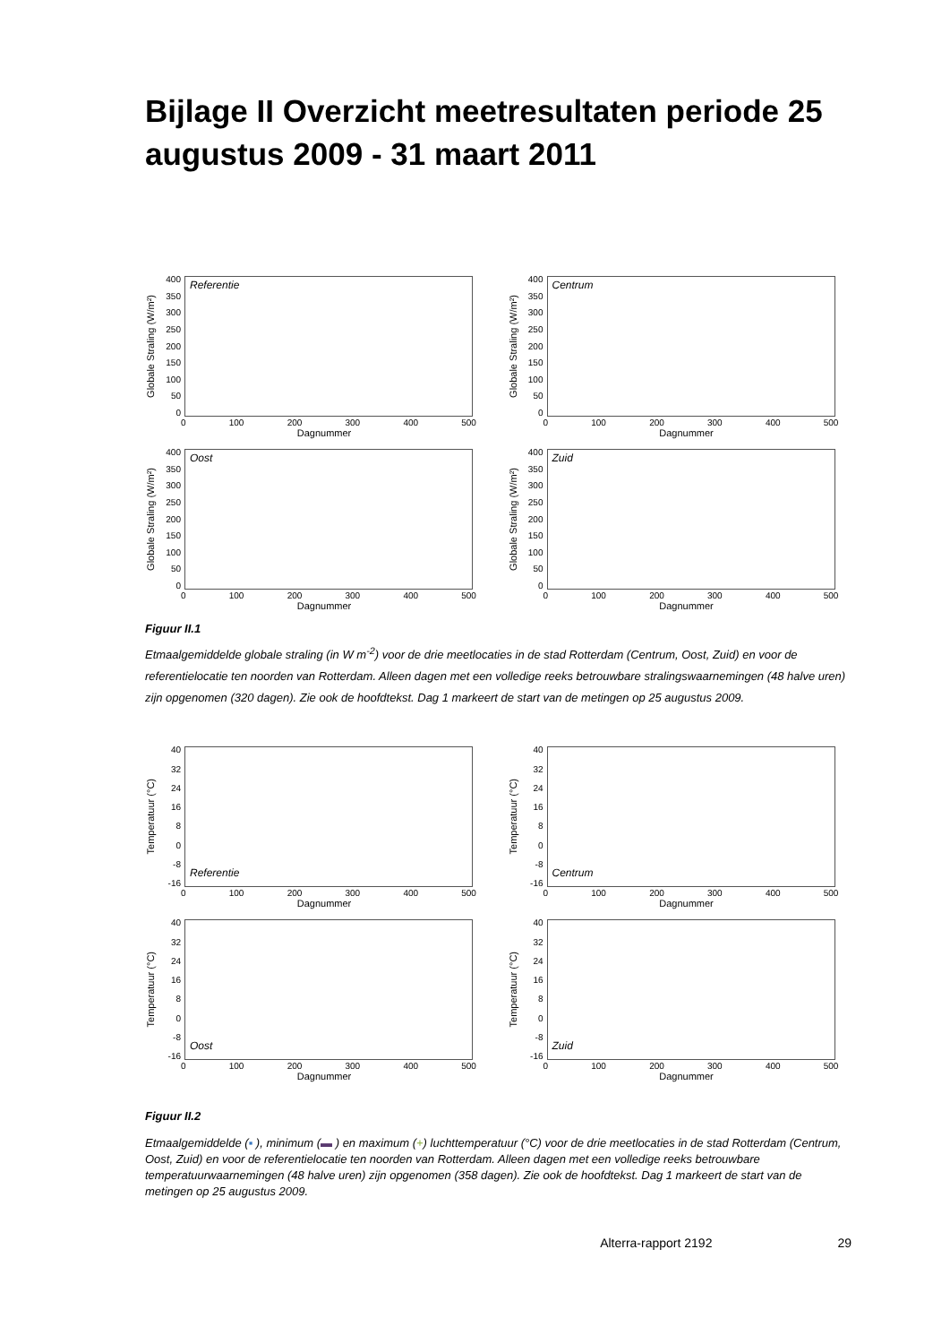Bijlage II Overzicht meetresultaten periode 25 augustus 2009 - 31 maart 2011
Globale Straling (W/m²)
400
350
300
250
200
150
100
50
0
Referentie
0 100 200 300 400 500
Dagnummer
Globale Straling (W/m²)
400
350
300
250
200
150
100
50
0
Centrum
0 100 200 300 400 500
Dagnummer
Globale Straling (W/m²)
400
350
300
250
200
150
100
50
0
Oost
0 100 200 300 400 500
Dagnummer
Globale Straling (W/m²)
400
350
300
250
200
150
100
50
0
Zuid
0 100 200 300 400 500
Dagnummer
Figuur II.1
Etmaalgemiddelde globale straling (in W m<sup>-2</sup>) voor de drie meetlocaties in de stad Rotterdam (Centrum, Oost, Zuid) en voor de referentielocatie ten noorden van Rotterdam. Alleen dagen met een volledige reeks betrouwbare stralingswaarnemingen (48 halve uren) zijn opgenomen (320 dagen). Zie ook de hoofdtekst. Dag 1 markeert de start van de metingen op 25 augustus 2009.
Temperatuur (°C)
40
32
24
16
8
0
-8
-16
Referentie
0 100 200 300 400 500
Dagnummer
Temperatuur (°C)
40
32
24
16
8
0
-8
-16
Centrum
0 100 200 300 400 500
Dagnummer
Temperatuur (°C)
40
32
24
16
8
0
-8
-16
Oost
0 100 200 300 400 500
Dagnummer
Temperatuur (°C)
40
32
24
16
8
0
-8
-16
Zuid
0 100 200 300 400 500
Dagnummer
Figuur II.2
Etmaalgemiddelde (▪ ), minimum (▬ ) en maximum (+) luchttemperatuur (°C) voor de drie meetlocaties in de stad Rotterdam (Centrum, Oost, Zuid) en voor de referentielocatie ten noorden van Rotterdam. Alleen dagen met een volledige reeks betrouwbare temperatuurwaarnemingen (48 halve uren) zijn opgenomen (358 dagen). Zie ook de hoofdtekst. Dag 1 markeert de start van de metingen op 25 augustus 2009.
Alterra-rapport 2192 29